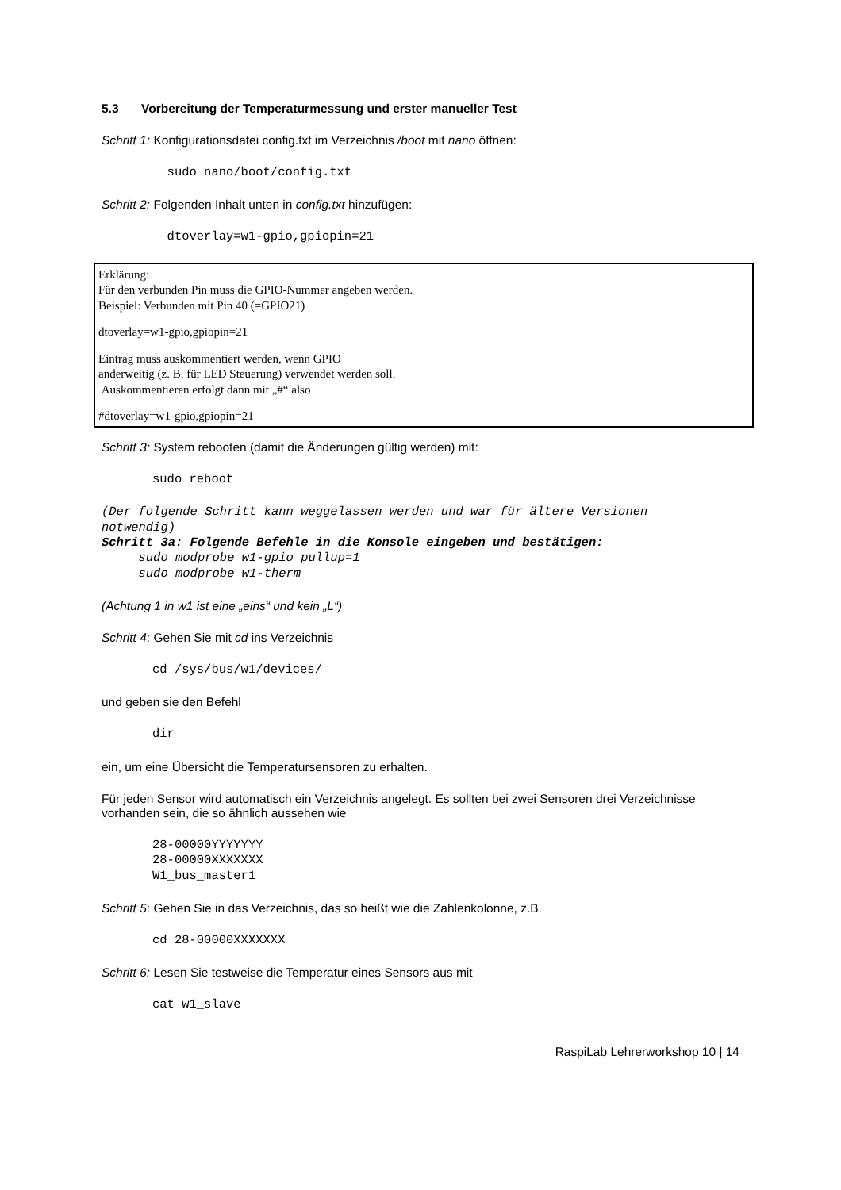5.3 Vorbereitung der Temperaturmessung und erster manueller Test
Schritt 1: Konfigurationsdatei config.txt im Verzeichnis /boot mit nano öffnen:
  sudo nano/boot/config.txt
Schritt 2: Folgenden Inhalt unten in config.txt hinzufügen:
  dtoverlay=w1-gpio,gpiopin=21
Erklärung:
Für den verbunden Pin muss die GPIO-Nummer angeben werden.
Beispiel: Verbunden mit Pin 40 (=GPIO21)
dtoverlay=w1-gpio,gpiopin=21
Eintrag muss auskommentiert werden, wenn GPIO
anderweitig (z. B. für LED Steuerung) verwendet werden soll.
Auskommentieren erfolgt dann mit „#“ also
#dtoverlay=w1-gpio,gpiopin=21
Schritt 3: System rebooten (damit die Änderungen gültig werden) mit:
sudo reboot
(Der folgende Schritt kann weggelassen werden und war für ältere Versionen
notwendig)
Schritt 3a: Folgende Befehle in die Konsole eingeben und bestätigen:
     sudo modprobe w1-gpio pullup=1
     sudo modprobe w1-therm
(Achtung 1 in w1 ist eine „eins“ und kein „L“)
Schritt 4: Gehen Sie mit cd ins Verzeichnis
cd /sys/bus/w1/devices/
und geben sie den Befehl
dir
ein, um eine Übersicht die Temperatursensoren zu erhalten.
Für jeden Sensor wird automatisch ein Verzeichnis angelegt. Es sollten bei zwei Sensoren drei Verzeichnisse vorhanden sein, die so ähnlich aussehen wie
28-00000YYYYYYY
28-00000XXXXXXX
W1_bus_master1
Schritt 5: Gehen Sie in das Verzeichnis, das so heißt wie die Zahlenkolonne, z.B.
cd 28-00000XXXXXXX
Schritt 6: Lesen Sie testweise die Temperatur eines Sensors aus mit
cat w1_slave
RaspiLab Lehrerworkshop 10 | 14